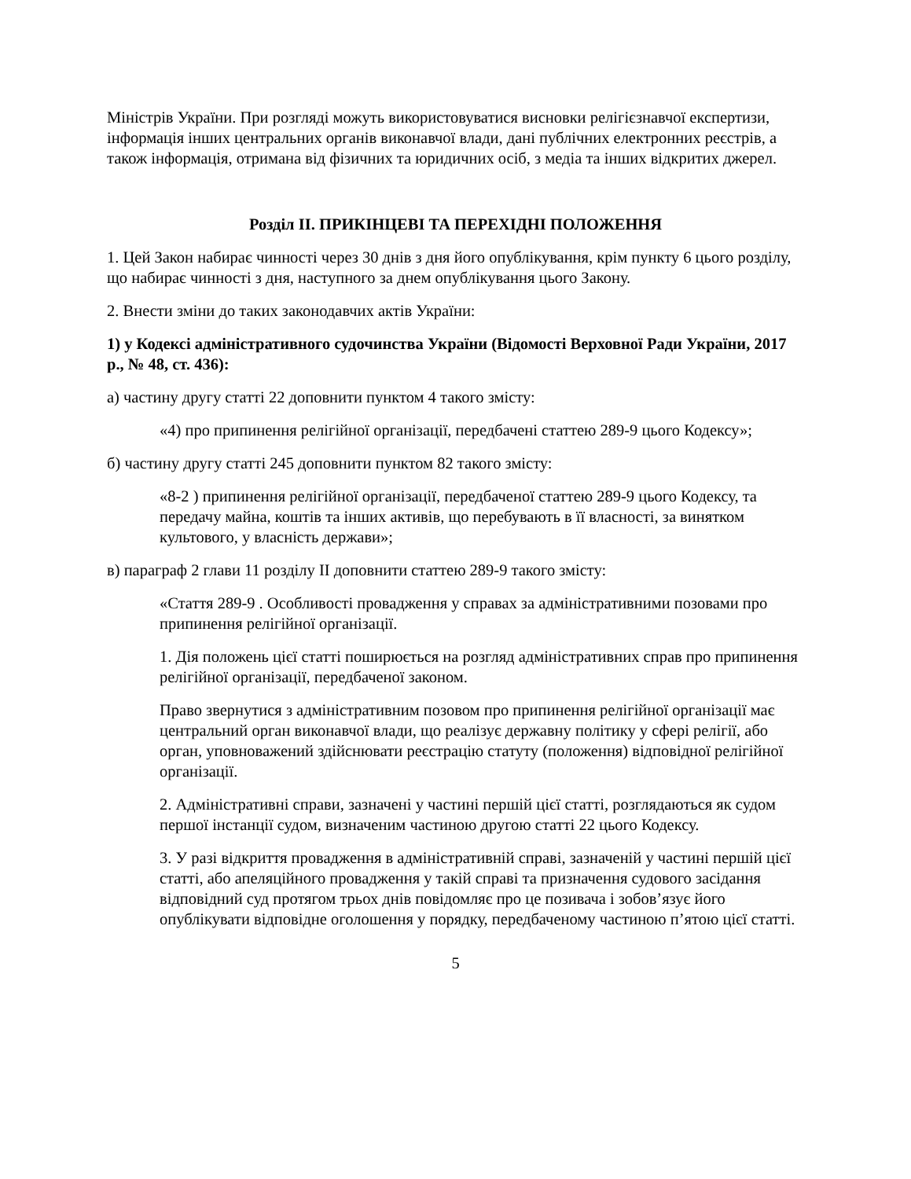Міністрів України. При розгляді можуть використовуватися висновки релігієзнавчої експертизи, інформація інших центральних органів виконавчої влади, дані публічних електронних реєстрів, а також інформація, отримана від фізичних та юридичних осіб, з медіа та інших відкритих джерел.
Розділ ІІ. ПРИКІНЦЕВІ ТА ПЕРЕХІДНІ ПОЛОЖЕННЯ
1. Цей Закон набирає чинності через 30 днів з дня його опублікування, крім пункту 6 цього розділу, що набирає чинності з дня, наступного за днем опублікування цього Закону.
2. Внести зміни до таких законодавчих актів України:
1) у Кодексі адміністративного судочинства України (Відомості Верховної Ради України, 2017 р., № 48, ст. 436):
а) частину другу статті 22 доповнити пунктом 4 такого змісту:
«4) про припинення релігійної організації, передбачені статтею 289-9 цього Кодексу»;
б) частину другу статті 245 доповнити пунктом 82 такого змісту:
«8-2 ) припинення релігійної організації, передбаченої статтею 289-9 цього Кодексу, та передачу майна, коштів та інших активів, що перебувають в її власності, за винятком культового, у власність держави»;
в) параграф 2 глави 11 розділу ІІ доповнити статтею 289-9 такого змісту:
«Стаття 289-9 . Особливості провадження у справах за адміністративними позовами про припинення релігійної організації.
1. Дія положень цієї статті поширюється на розгляд адміністративних справ про припинення релігійної організації, передбаченої законом.
Право звернутися з адміністративним позовом про припинення релігійної організації має центральний орган виконавчої влади, що реалізує державну політику у сфері релігії, або орган, уповноважений здійснювати реєстрацію статуту (положення) відповідної релігійної організації.
2. Адміністративні справи, зазначені у частині першій цієї статті, розглядаються як судом першої інстанції судом, визначеним частиною другою статті 22 цього Кодексу.
3. У разі відкриття провадження в адміністративній справі, зазначеній у частині першій цієї статті, або апеляційного провадження у такій справі та призначення судового засідання відповідний суд протягом трьох днів повідомляє про це позивача і зобов’язує його опублікувати відповідне оголошення у порядку, передбаченому частиною п’ятою цієї статті.
5